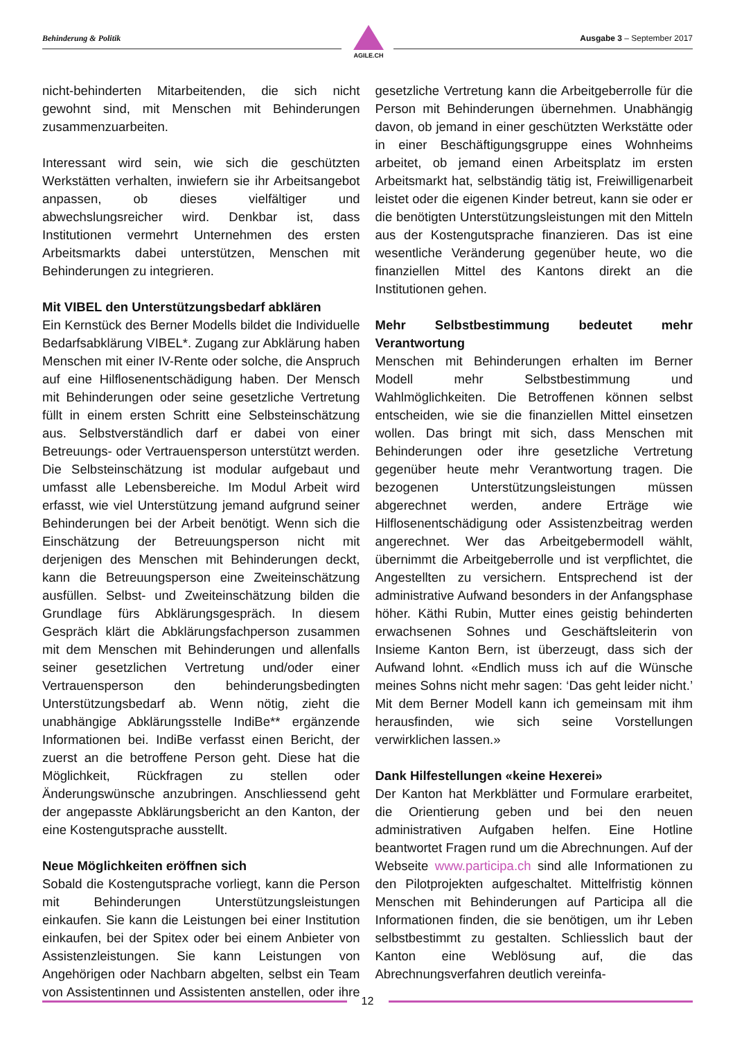Behinderung & Politik Ausgabe 3 – September 2017
AGILE.CH
nicht-behinderten Mitarbeitenden, die sich nicht gewohnt sind, mit Menschen mit Behinderungen zusammenzuarbeiten.
Interessant wird sein, wie sich die geschützten Werkstätten verhalten, inwiefern sie ihr Arbeitsangebot anpassen, ob dieses vielfältiger und abwechslungsreicher wird. Denkbar ist, dass Institutionen vermehrt Unternehmen des ersten Arbeitsmarkts dabei unterstützen, Menschen mit Behinderungen zu integrieren.
Mit VIBEL den Unterstützungsbedarf abklären
Ein Kernstück des Berner Modells bildet die Individuelle Bedarfsabklärung VIBEL*. Zugang zur Abklärung haben Menschen mit einer IV-Rente oder solche, die Anspruch auf eine Hilflosenentschädigung haben. Der Mensch mit Behinderungen oder seine gesetzliche Vertretung füllt in einem ersten Schritt eine Selbsteinschätzung aus. Selbstverständlich darf er dabei von einer Betreuungs- oder Vertrauensperson unterstützt werden. Die Selbsteinschätzung ist modular aufgebaut und umfasst alle Lebensbereiche. Im Modul Arbeit wird erfasst, wie viel Unterstützung jemand aufgrund seiner Behinderungen bei der Arbeit benötigt. Wenn sich die Einschätzung der Betreuungsperson nicht mit derjenigen des Menschen mit Behinderungen deckt, kann die Betreuungsperson eine Zweiteinschätzung ausfüllen. Selbst- und Zweiteinschätzung bilden die Grundlage fürs Abklärungsgespräch. In diesem Gespräch klärt die Abklärungsfachperson zusammen mit dem Menschen mit Behinderungen und allenfalls seiner gesetzlichen Vertretung und/oder einer Vertrauensperson den behinderungsbedingten Unterstützungsbedarf ab. Wenn nötig, zieht die unabhängige Abklärungsstelle IndiBe** ergänzende Informationen bei. IndiBe verfasst einen Bericht, der zuerst an die betroffene Person geht. Diese hat die Möglichkeit, Rückfragen zu stellen oder Änderungswünsche anzubringen. Anschliessend geht der angepasste Abklärungsbericht an den Kanton, der eine Kostengutsprache ausstellt.
Neue Möglichkeiten eröffnen sich
Sobald die Kostengutsprache vorliegt, kann die Person mit Behinderungen Unterstützungsleistungen einkaufen. Sie kann die Leistungen bei einer Institution einkaufen, bei der Spitex oder bei einem Anbieter von Assistenzleistungen. Sie kann Leistungen von Angehörigen oder Nachbarn abgelten, selbst ein Team von Assistentinnen und Assistenten anstellen, oder ihre gesetzliche Vertretung kann die Arbeitgeberrolle für die Person mit Behinderungen übernehmen. Unabhängig davon, ob jemand in einer geschützten Werkstätte oder in einer Beschäftigungsgruppe eines Wohnheims arbeitet, ob jemand einen Arbeitsplatz im ersten Arbeitsmarkt hat, selbständig tätig ist, Freiwilligenarbeit leistet oder die eigenen Kinder betreut, kann sie oder er die benötigten Unterstützungsleistungen mit den Mitteln aus der Kostengutsprache finanzieren. Das ist eine wesentliche Veränderung gegenüber heute, wo die finanziellen Mittel des Kantons direkt an die Institutionen gehen.
Mehr Selbstbestimmung bedeutet mehr Verantwortung
Menschen mit Behinderungen erhalten im Berner Modell mehr Selbstbestimmung und Wahlmöglichkeiten. Die Betroffenen können selbst entscheiden, wie sie die finanziellen Mittel einsetzen wollen. Das bringt mit sich, dass Menschen mit Behinderungen oder ihre gesetzliche Vertretung gegenüber heute mehr Verantwortung tragen. Die bezogenen Unterstützungsleistungen müssen abgerechnet werden, andere Erträge wie Hilflosenentschädigung oder Assistenzbeitrag werden angerechnet. Wer das Arbeitgebermodell wählt, übernimmt die Arbeitgeberrolle und ist verpflichtet, die Angestellten zu versichern. Entsprechend ist der administrative Aufwand besonders in der Anfangsphase höher. Käthi Rubin, Mutter eines geistig behinderten erwachsenen Sohnes und Geschäftsleiterin von Insieme Kanton Bern, ist überzeugt, dass sich der Aufwand lohnt. «Endlich muss ich auf die Wünsche meines Sohns nicht mehr sagen: ‘Das geht leider nicht.’ Mit dem Berner Modell kann ich gemeinsam mit ihm herausfinden, wie sich seine Vorstellungen verwirklichen lassen.»
Dank Hilfestellungen «keine Hexerei»
Der Kanton hat Merkblätter und Formulare erarbeitet, die Orientierung geben und bei den neuen administrativen Aufgaben helfen. Eine Hotline beantwortet Fragen rund um die Abrechnungen. Auf der Webseite www.participa.ch sind alle Informationen zu den Pilotprojekten aufgeschaltet. Mittelfristig können Menschen mit Behinderungen auf Participa all die Informationen finden, die sie benötigen, um ihr Leben selbstbestimmt zu gestalten. Schliesslich baut der Kanton eine Weblösung auf, die das Abrechnungsverfahren deutlich vereinfa-
12